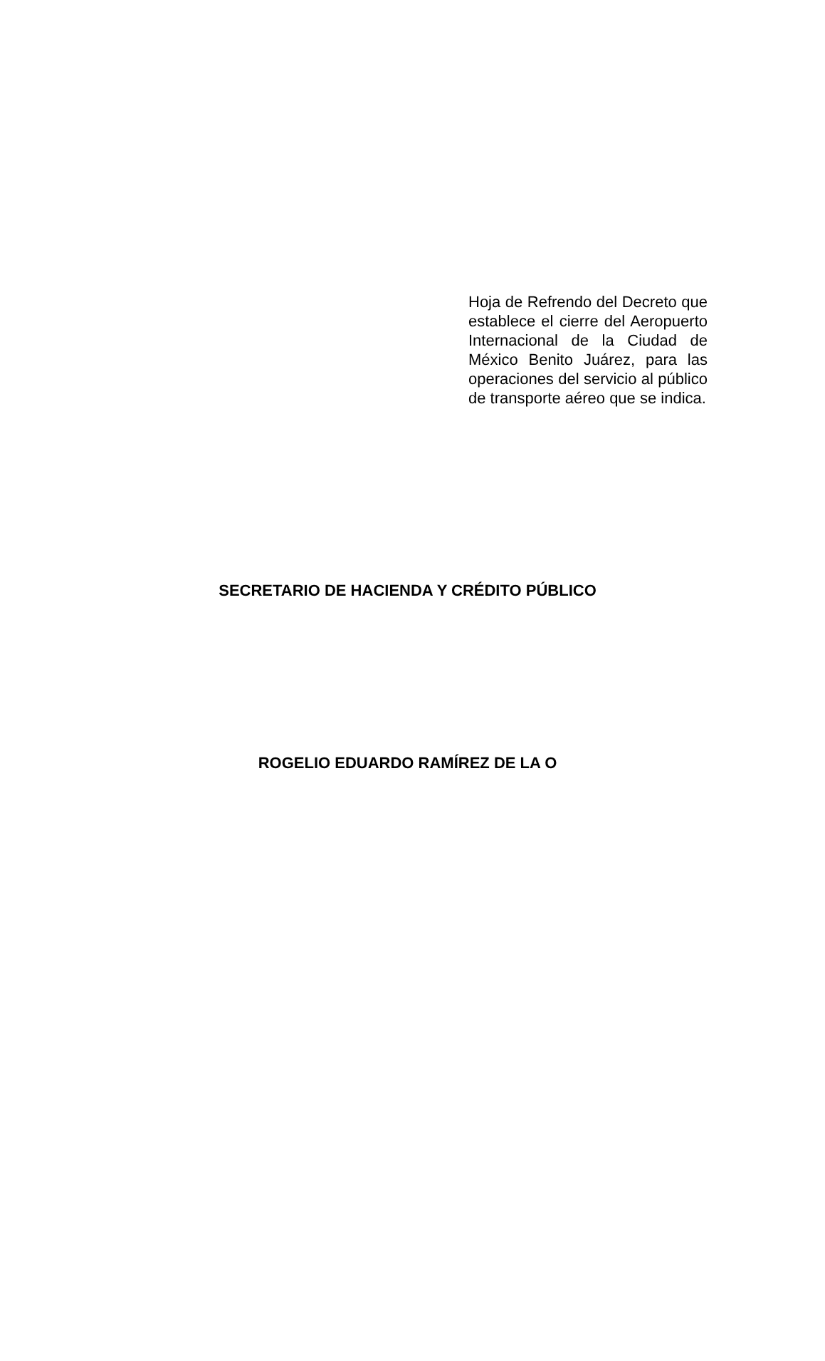Hoja de Refrendo del Decreto que establece el cierre del Aeropuerto Internacional de la Ciudad de México Benito Juárez, para las operaciones del servicio al público de transporte aéreo que se indica.
SECRETARIO DE HACIENDA Y CRÉDITO PÚBLICO
ROGELIO EDUARDO RAMÍREZ DE LA O